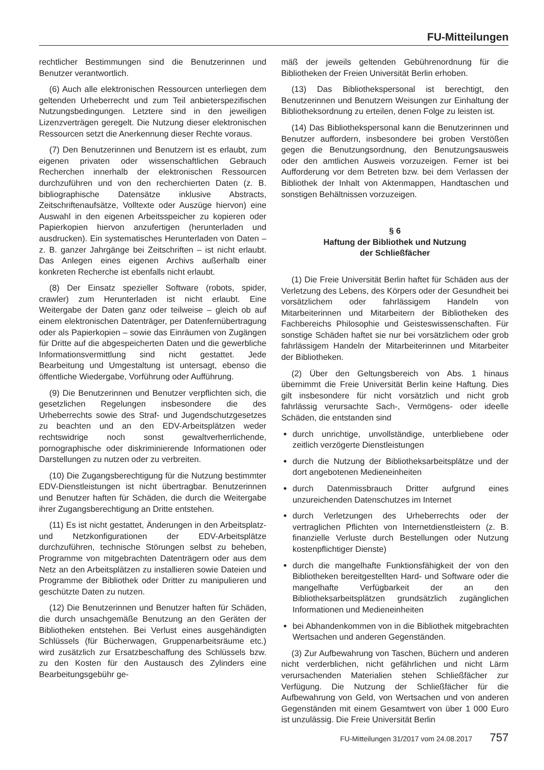FU-Mitteilungen
rechtlicher Bestimmungen sind die Benutzerinnen und Benutzer verantwortlich.
(6) Auch alle elektronischen Ressourcen unterliegen dem geltenden Urheberrecht und zum Teil anbieterspezifischen Nutzungsbedingungen. Letztere sind in den jeweiligen Lizenzverträgen geregelt. Die Nutzung dieser elektronischen Ressourcen setzt die Anerkennung dieser Rechte voraus.
(7) Den Benutzerinnen und Benutzern ist es erlaubt, zum eigenen privaten oder wissenschaftlichen Gebrauch Recherchen innerhalb der elektronischen Ressourcen durchzuführen und von den recherchierten Daten (z. B. bibliographische Datensätze inklusive Abstracts, Zeitschriftenaufsätze, Volltexte oder Auszüge hiervon) eine Auswahl in den eigenen Arbeitsspeicher zu kopieren oder Papierkopien hiervon anzufertigen (herunterladen und ausdrucken). Ein systematisches Herunterladen von Daten – z. B. ganzer Jahrgänge bei Zeitschriften – ist nicht erlaubt. Das Anlegen eines eigenen Archivs außerhalb einer konkreten Recherche ist ebenfalls nicht erlaubt.
(8) Der Einsatz spezieller Software (robots, spider, crawler) zum Herunterladen ist nicht erlaubt. Eine Weitergabe der Daten ganz oder teilweise – gleich ob auf einem elektronischen Datenträger, per Datenfernübertragung oder als Papierkopien – sowie das Einräumen von Zugängen für Dritte auf die abgespeicherten Daten und die gewerbliche Informationsvermittlung sind nicht gestattet. Jede Bearbeitung und Umgestaltung ist untersagt, ebenso die öffentliche Wiedergabe, Vorführung oder Aufführung.
(9) Die Benutzerinnen und Benutzer verpflichten sich, die gesetzlichen Regelungen insbesondere die des Urheberrechts sowie des Straf- und Jugendschutzgesetzes zu beachten und an den EDV-Arbeitsplätzen weder rechtswidrige noch sonst gewaltverherrlichende, pornographische oder diskriminierende Informationen oder Darstellungen zu nutzen oder zu verbreiten.
(10) Die Zugangsberechtigung für die Nutzung bestimmter EDV-Dienstleistungen ist nicht übertragbar. Benutzerinnen und Benutzer haften für Schäden, die durch die Weitergabe ihrer Zugangsberechtigung an Dritte entstehen.
(11) Es ist nicht gestattet, Änderungen in den Arbeitsplatz- und Netzkonfigurationen der EDV-Arbeitsplätze durchzuführen, technische Störungen selbst zu beheben, Programme von mitgebrachten Datenträgern oder aus dem Netz an den Arbeitsplätzen zu installieren sowie Dateien und Programme der Bibliothek oder Dritter zu manipulieren und geschützte Daten zu nutzen.
(12) Die Benutzerinnen und Benutzer haften für Schäden, die durch unsachgemäße Benutzung an den Geräten der Bibliotheken entstehen. Bei Verlust eines ausgehändigten Schlüssels (für Bücherwagen, Gruppenarbeitsräume etc.) wird zusätzlich zur Ersatzbeschaffung des Schlüssels bzw. zu den Kosten für den Austausch des Zylinders eine Bearbeitungsgebühr ge-
mäß der jeweils geltenden Gebührenordnung für die Bibliotheken der Freien Universität Berlin erhoben.
(13) Das Bibliothekspersonal ist berechtigt, den Benutzerinnen und Benutzern Weisungen zur Einhaltung der Bibliotheksordnung zu erteilen, denen Folge zu leisten ist.
(14) Das Bibliothekspersonal kann die Benutzerinnen und Benutzer auffordern, insbesondere bei groben Verstößen gegen die Benutzungsordnung, den Benutzungsausweis oder den amtlichen Ausweis vorzuzeigen. Ferner ist bei Aufforderung vor dem Betreten bzw. bei dem Verlassen der Bibliothek der Inhalt von Aktenmappen, Handtaschen und sonstigen Behältnissen vorzuzeigen.
§ 6
Haftung der Bibliothek und Nutzung
der Schließfächer
(1) Die Freie Universität Berlin haftet für Schäden aus der Verletzung des Lebens, des Körpers oder der Gesundheit bei vorsätzlichem oder fahrlässigem Handeln von Mitarbeiterinnen und Mitarbeitern der Bibliotheken des Fachbereichs Philosophie und Geisteswissenschaften. Für sonstige Schäden haftet sie nur bei vorsätzlichem oder grob fahrlässigem Handeln der Mitarbeiterinnen und Mitarbeiter der Bibliotheken.
(2) Über den Geltungsbereich von Abs. 1 hinaus übernimmt die Freie Universität Berlin keine Haftung. Dies gilt insbesondere für nicht vorsätzlich und nicht grob fahrlässig verursachte Sach-, Vermögens- oder ideelle Schäden, die entstanden sind
durch unrichtige, unvollständige, unterbliebene oder zeitlich verzögerte Dienstleistungen
durch die Nutzung der Bibliotheksarbeitsplätze und der dort angebotenen Medieneinheiten
durch Datenmissbrauch Dritter aufgrund eines unzureichenden Datenschutzes im Internet
durch Verletzungen des Urheberrechts oder der vertraglichen Pflichten von Internetdienstleistern (z. B. finanzielle Verluste durch Bestellungen oder Nutzung kostenpflichtiger Dienste)
durch die mangelhafte Funktionsfähigkeit der von den Bibliotheken bereitgestellten Hard- und Software oder die mangelhafte Verfügbarkeit der an den Bibliotheksarbeitsplätzen grundsätzlich zugänglichen Informationen und Medieneinheiten
bei Abhandenkommen von in die Bibliothek mitgebrachten Wertsachen und anderen Gegenständen.
(3) Zur Aufbewahrung von Taschen, Büchern und anderen nicht verderblichen, nicht gefährlichen und nicht Lärm verursachenden Materialien stehen Schließfächer zur Verfügung. Die Nutzung der Schließfächer für die Aufbewahrung von Geld, von Wertsachen und von anderen Gegenständen mit einem Gesamtwert von über 1 000 Euro ist unzulässig. Die Freie Universität Berlin
FU-Mitteilungen 31/2017 vom 24.08.2017 757